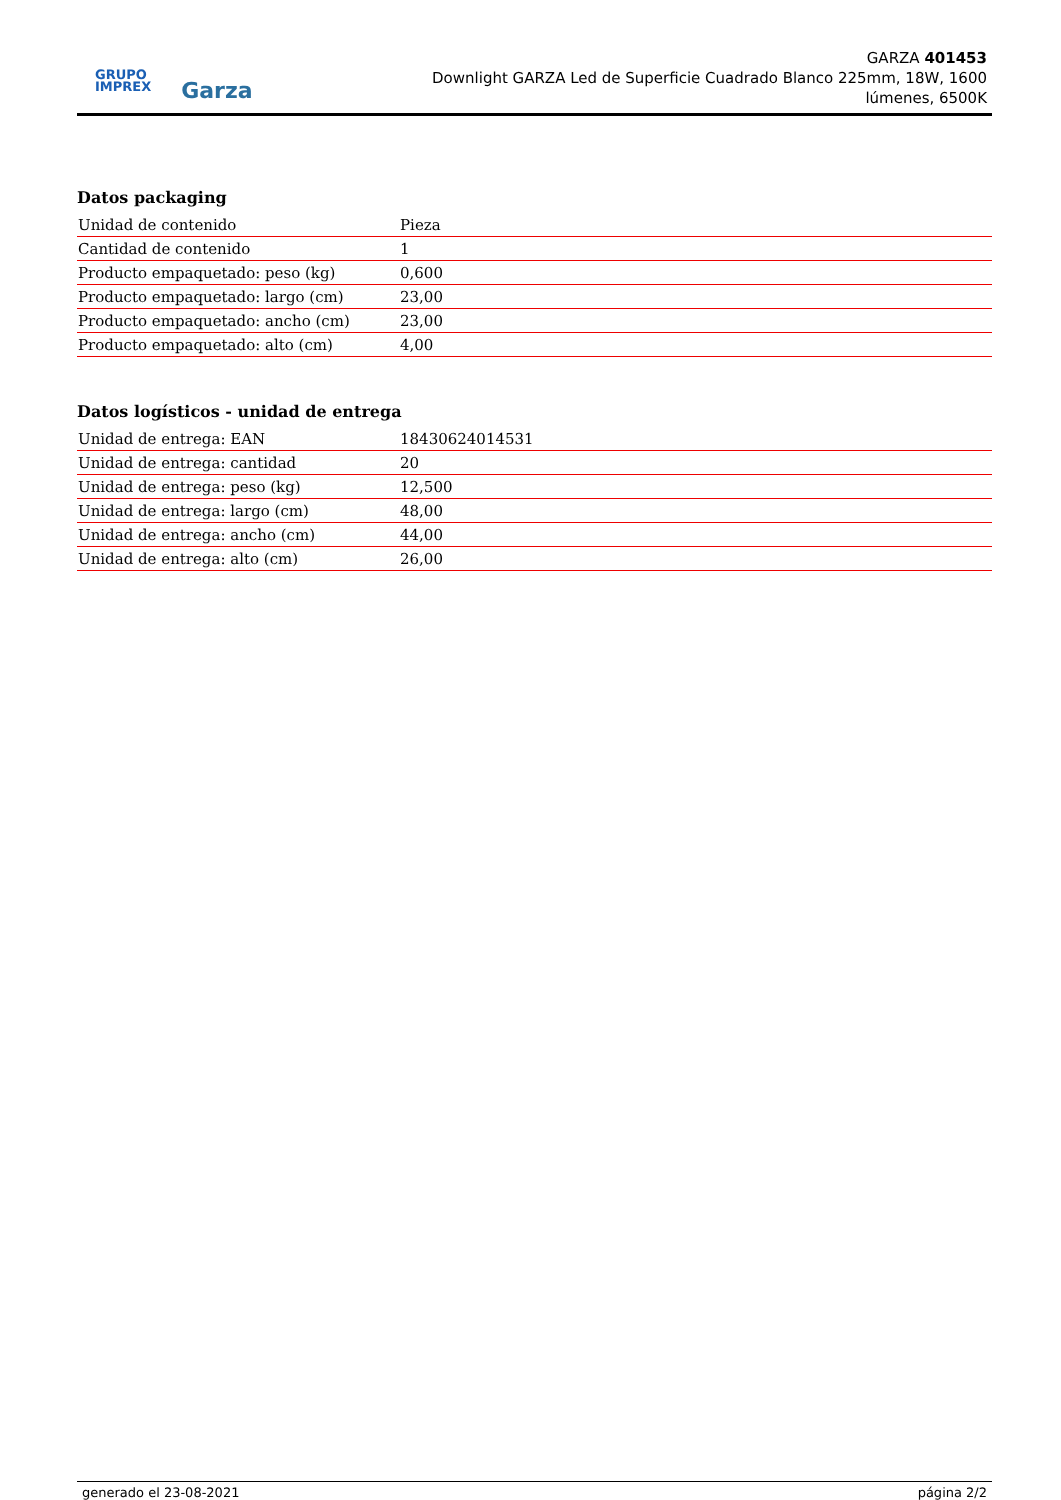GRUPO
IMPREX
Garza
GARZA 401453
Downlight GARZA Led de Superficie Cuadrado Blanco 225mm, 18W, 1600 lúmenes, 6500K
Datos packaging
| Unidad de contenido | Pieza |
| Cantidad de contenido | 1 |
| Producto empaquetado: peso (kg) | 0,600 |
| Producto empaquetado: largo (cm) | 23,00 |
| Producto empaquetado: ancho (cm) | 23,00 |
| Producto empaquetado: alto (cm) | 4,00 |
Datos logísticos - unidad de entrega
| Unidad de entrega: EAN | 18430624014531 |
| Unidad de entrega: cantidad | 20 |
| Unidad de entrega: peso (kg) | 12,500 |
| Unidad de entrega: largo (cm) | 48,00 |
| Unidad de entrega: ancho (cm) | 44,00 |
| Unidad de entrega: alto (cm) | 26,00 |
generado el 23-08-2021 página 2/2